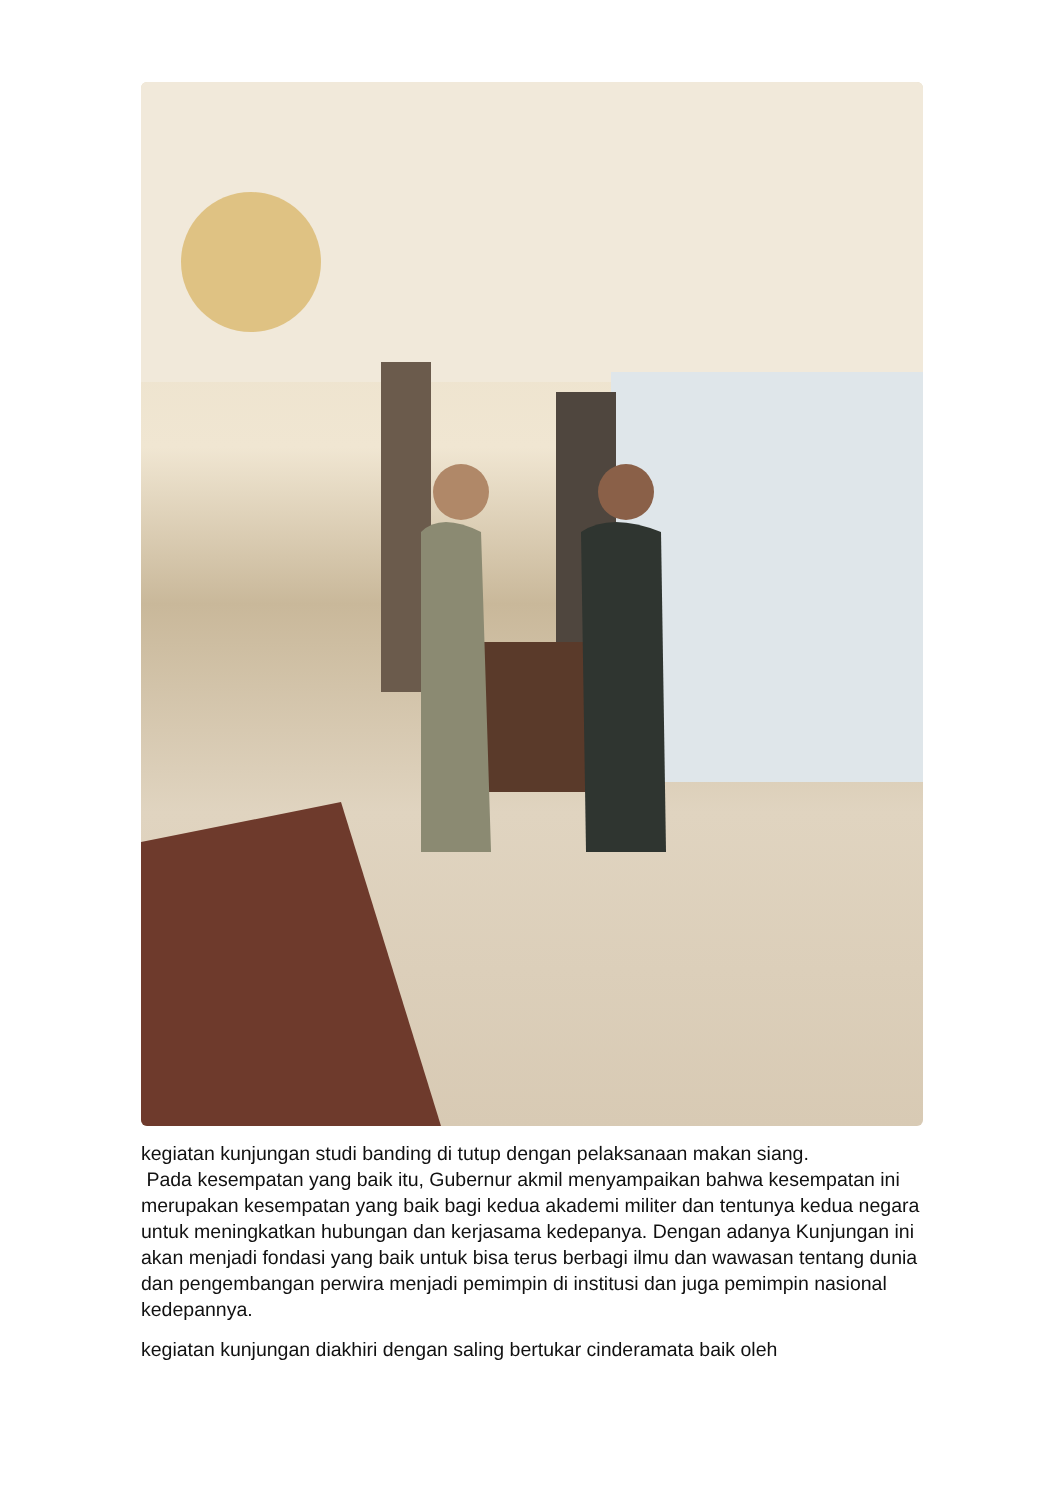kegiatan kunjungan studi banding di tutup dengan pelaksanaan makan siang.
Pada kesempatan yang baik itu, Gubernur akmil menyampaikan bahwa kesempatan ini merupakan kesempatan yang baik bagi kedua akademi militer dan tentunya kedua negara untuk meningkatkan hubungan dan kerjasama kedepanya. Dengan adanya Kunjungan ini akan menjadi fondasi yang baik untuk bisa terus berbagi ilmu dan wawasan tentang dunia dan pengembangan perwira menjadi pemimpin di institusi dan juga pemimpin nasional kedepannya.
kegiatan kunjungan diakhiri dengan saling bertukar cinderamata baik oleh